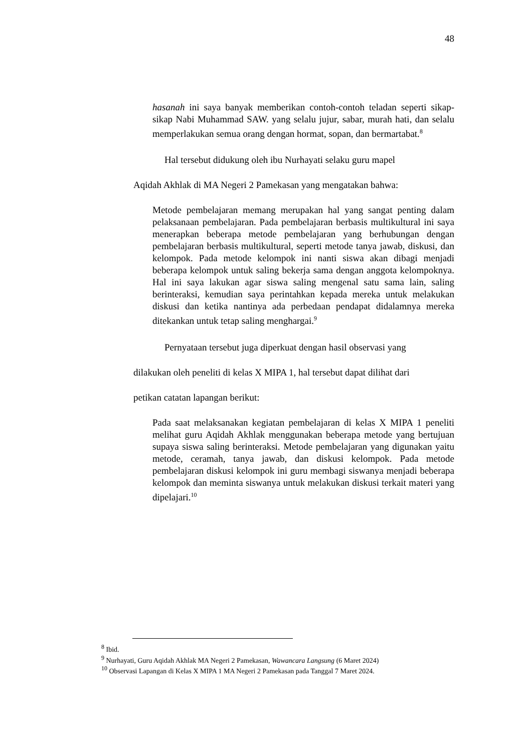48
hasanah ini saya banyak memberikan contoh-contoh teladan seperti sikap-sikap Nabi Muhammad SAW. yang selalu jujur, sabar, murah hati, dan selalu memperlakukan semua orang dengan hormat, sopan, dan bermartabat.<sup>8</sup>
Hal tersebut didukung oleh ibu Nurhayati selaku guru mapel
Aqidah Akhlak di MA Negeri 2 Pamekasan yang mengatakan bahwa:
Metode pembelajaran memang merupakan hal yang sangat penting dalam pelaksanaan pembelajaran. Pada pembelajaran berbasis multikultural ini saya menerapkan beberapa metode pembelajaran yang berhubungan dengan pembelajaran berbasis multikultural, seperti metode tanya jawab, diskusi, dan kelompok. Pada metode kelompok ini nanti siswa akan dibagi menjadi beberapa kelompok untuk saling bekerja sama dengan anggota kelompoknya. Hal ini saya lakukan agar siswa saling mengenal satu sama lain, saling berinteraksi, kemudian saya perintahkan kepada mereka untuk melakukan diskusi dan ketika nantinya ada perbedaan pendapat didalamnya mereka ditekankan untuk tetap saling menghargai.<sup>9</sup>
Pernyataan tersebut juga diperkuat dengan hasil observasi yang
dilakukan oleh peneliti di kelas X MIPA 1, hal tersebut dapat dilihat dari
petikan catatan lapangan berikut:
Pada saat melaksanakan kegiatan pembelajaran di kelas X MIPA 1 peneliti melihat guru Aqidah Akhlak menggunakan beberapa metode yang bertujuan supaya siswa saling berinteraksi. Metode pembelajaran yang digunakan yaitu metode, ceramah, tanya jawab, dan diskusi kelompok. Pada metode pembelajaran diskusi kelompok ini guru membagi siswanya menjadi beberapa kelompok dan meminta siswanya untuk melakukan diskusi terkait materi yang dipelajari.<sup>10</sup>
<sup>8</sup> Ibid.
<sup>9</sup> Nurhayati, Guru Aqidah Akhlak MA Negeri 2 Pamekasan, Wawancara Langsung (6 Maret 2024)
<sup>10</sup> Observasi Lapangan di Kelas X MIPA 1 MA Negeri 2 Pamekasan pada Tanggal 7 Maret 2024.